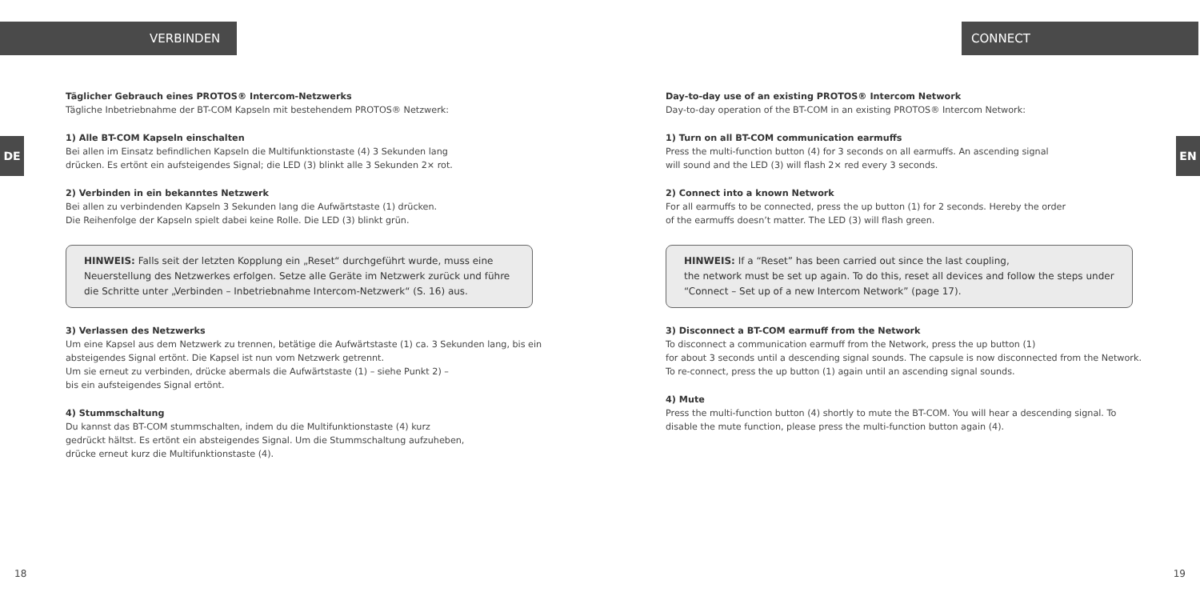VERBINDEN
DE
Täglicher Gebrauch eines PROTOS® Intercom-Netzwerks
Tägliche Inbetriebnahme der BT-COM Kapseln mit bestehendem PROTOS® Netzwerk:
1) Alle BT-COM Kapseln einschalten
Bei allen im Einsatz befindlichen Kapseln die Multifunktionstaste (4) 3 Sekunden lang
drücken. Es ertönt ein aufsteigendes Signal; die LED (3) blinkt alle 3 Sekunden 2× rot.
2) Verbinden in ein bekanntes Netzwerk
Bei allen zu verbindenden Kapseln 3 Sekunden lang die Aufwärtstaste (1) drücken.
Die Reihenfolge der Kapseln spielt dabei keine Rolle. Die LED (3) blinkt grün.
HINWEIS: Falls seit der letzten Kopplung ein „Reset“ durchgeführt wurde, muss eine Neuerstellung des Netzwerkes erfolgen. Setze alle Geräte im Netzwerk zurück und führe die Schritte unter „Verbinden – Inbetriebnahme Intercom-Netzwerk“ (S. 16) aus.
3) Verlassen des Netzwerks
Um eine Kapsel aus dem Netzwerk zu trennen, betätige die Aufwärtstaste (1) ca. 3 Sekunden lang, bis ein absteigendes Signal ertönt. Die Kapsel ist nun vom Netzwerk getrennt.
Um sie erneut zu verbinden, drücke abermals die Aufwärtstaste (1) – siehe Punkt 2) –
bis ein aufsteigendes Signal ertönt.
4) Stummschaltung
Du kannst das BT-COM stummschalten, indem du die Multifunktionstaste (4) kurz
gedrückt hältst. Es ertönt ein absteigendes Signal. Um die Stummschaltung aufzuheben,
drücke erneut kurz die Multifunktionstaste (4).
18
CONNECT
EN
Day-to-day use of an existing PROTOS® Intercom Network
Day-to-day operation of the BT-COM in an existing PROTOS® Intercom Network:
1) Turn on all BT-COM communication earmuffs
Press the multi-function button (4) for 3 seconds on all earmuffs. An ascending signal
will sound and the LED (3) will flash 2× red every 3 seconds.
2) Connect into a known Network
For all earmuffs to be connected, press the up button (1) for 2 seconds. Hereby the order
of the earmuffs doesn’t matter. The LED (3) will flash green.
HINWEIS: If a “Reset” has been carried out since the last coupling,
the network must be set up again. To do this, reset all devices and follow the steps under “Connect – Set up of a new Intercom Network” (page 17).
3) Disconnect a BT-COM earmuff from the Network
To disconnect a communication earmuff from the Network, press the up button (1)
for about 3 seconds until a descending signal sounds. The capsule is now disconnected from the Network. To re-connect, press the up button (1) again until an ascending signal sounds.
4) Mute
Press the multi-function button (4) shortly to mute the BT-COM. You will hear a descending signal. To disable the mute function, please press the multi-function button again (4).
19